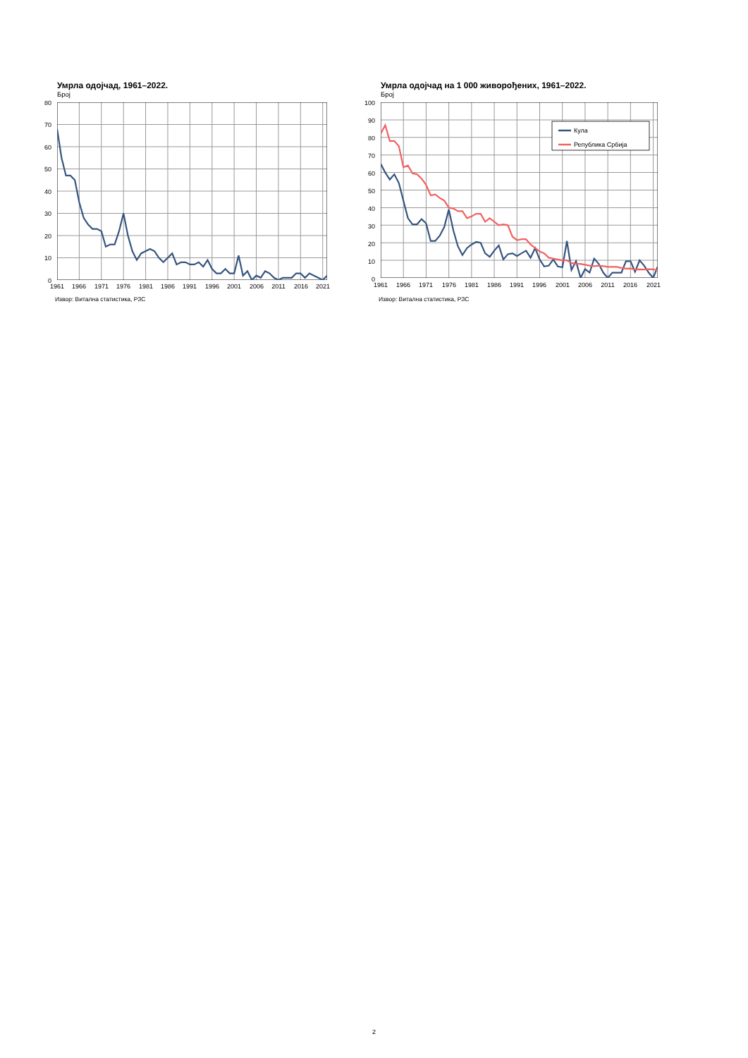Умрла одојчад, 1961–2022.
Број
80
70
60
50
40
30
20
10
0
1961
1966
1971
1976
1981
1986
1991
1996
2001
2006
2011
2016
2021
Извор: Витална статистика, РЗС
Умрла одојчад на 1 000 живорођених, 1961–2022.
Број
100
90
80
70
60
50
40
30
20
10
0
Кула
Република Србија
1961
1966
1971
1976
1981
1986
1991
1996
2001
2006
2011
2016
2021
Извор: Витална статистика, РЗС
2